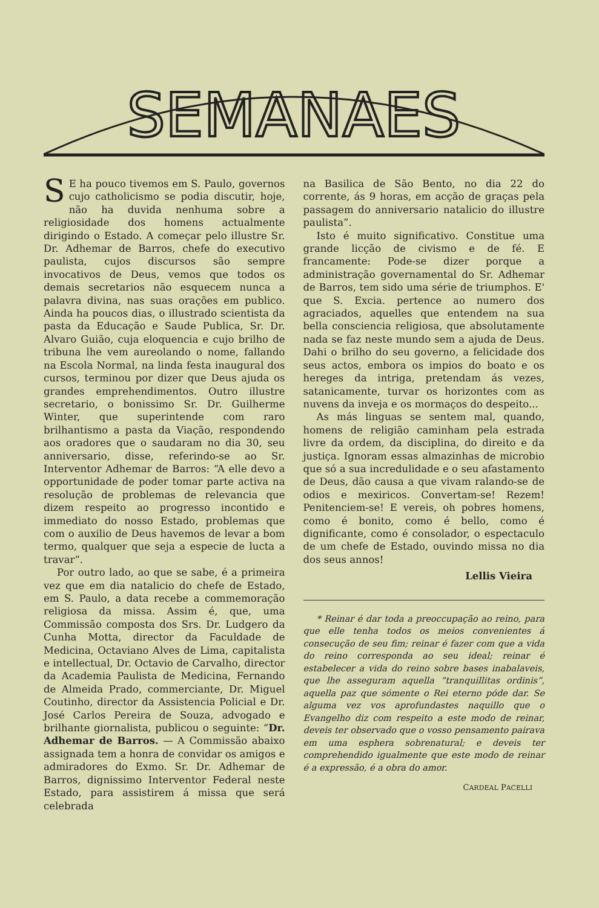SEMANAES
SE ha pouco tivemos em S. Paulo, governos cujo catholicismo se podia discutir, hoje, não ha duvida nenhuma sobre a religiosidade dos homens actualmente dirigindo o Estado. A começar pelo illustre Sr. Dr. Adhemar de Barros, chefe do executivo paulista, cujos discursos são sempre invocativos de Deus, vemos que todos os demais secretarios não esquecem nunca a palavra divina, nas suas orações em publico. Ainda ha poucos dias, o illustrado scientista da pasta da Educação e Saude Publica, Sr. Dr. Alvaro Guião, cuja eloquencia e cujo brilho de tribuna lhe vem aureolando o nome, fallando na Escola Normal, na linda festa inaugural dos cursos, terminou por dizer que Deus ajuda os grandes emprehendimentos. Outro illustre secretario, o bonissimo Sr. Dr. Guilherme Winter, que superintende com raro brilhantismo a pasta da Viação, respondendo aos oradores que o saudaram no dia 30, seu anniversario, disse, referindo-se ao Sr. Interventor Adhemar de Barros: “A elle devo a opportunidade de poder tomar parte activa na resolução de problemas de relevancia que dizem respeito ao progresso incontido e immediato do nosso Estado, problemas que com o auxilio de Deus havemos de levar a bom termo, qualquer que seja a especie de lucta a travar”.
Por outro lado, ao que se sabe, é a primeira vez que em dia natalicio do chefe de Estado, em S. Paulo, a data recebe a commemoração religiosa da missa. Assim é, que, uma Commissão composta dos Srs. Dr. Ludgero da Cunha Motta, director da Faculdade de Medicina, Octaviano Alves de Lima, capitalista e intellectual, Dr. Octavio de Carvalho, director da Academia Paulista de Medicina, Fernando de Almeida Prado, commerciante, Dr. Miguel Coutinho, director da Assistencia Policial e Dr. José Carlos Pereira de Souza, advogado e brilhante giornalista, publicou o seguinte: “Dr. Adhemar de Barros. — A Commissão abaixo assignada tem a honra de convidar os amigos e admiradores do Exmo. Sr. Dr. Adhemar de Barros, dignissimo Interventor Federal neste Estado, para assistirem á missa que será celebrada
na Basilica de São Bento, no dia 22 do corrente, ás 9 horas, em acção de graças pela passagem do anniversario natalicio do illustre paulista”.
Isto é muito significativo. Constitue uma grande licção de civismo e de fé. E francamente: Pode-se dizer porque a administração governamental do Sr. Adhemar de Barros, tem sido uma série de triumphos. E' que S. Excia. pertence ao numero dos agraciados, aquelles que entendem na sua bella consciencia religiosa, que absolutamente nada se faz neste mundo sem a ajuda de Deus. Dahi o brilho do seu governo, a felicidade dos seus actos, embora os impios do boato e os hereges da intriga, pretendam ás vezes, satanicamente, turvar os horizontes com as nuvens da inveja e os mormaços do despeito...
As más linguas se sentem mal, quando, homens de religião caminham pela estrada livre da ordem, da disciplina, do direito e da justiça. Ignoram essas almazinhas de microbio que só a sua incredulidade e o seu afastamento de Deus, dão causa a que vivam ralando-se de odios e mexiricos. Convertam-se! Rezem! Penitenciem-se! E vereis, oh pobres homens, como é bonito, como é bello, como é dignificante, como é consolador, o espectaculo de um chefe de Estado, ouvindo missa no dia dos seus annos!
Lellis Vieira
* Reinar é dar toda a preoccupação ao reino, para que elle tenha todos os meios convenientes á consecução de seu fim; reinar é fazer com que a vida do reino corresponda ao seu ideal; reinar é estabelecer a vida do reino sobre bases inabalaveis, que lhe assegu­ram aquella “tranquillitas ordinis”, aquella paz que sómente o Rei eterno póde dar. Se alguma vez vos aprofundastes naquillo que o Evangelho diz com respeito a este modo de reinar, deveis ter observado que o vosso pensamento pairava em uma esphera sobrenatural; e deveis ter comprehendido igualmente que este modo de reinar é a expressão, é a obra do amor.
CARDEAL PACELLI